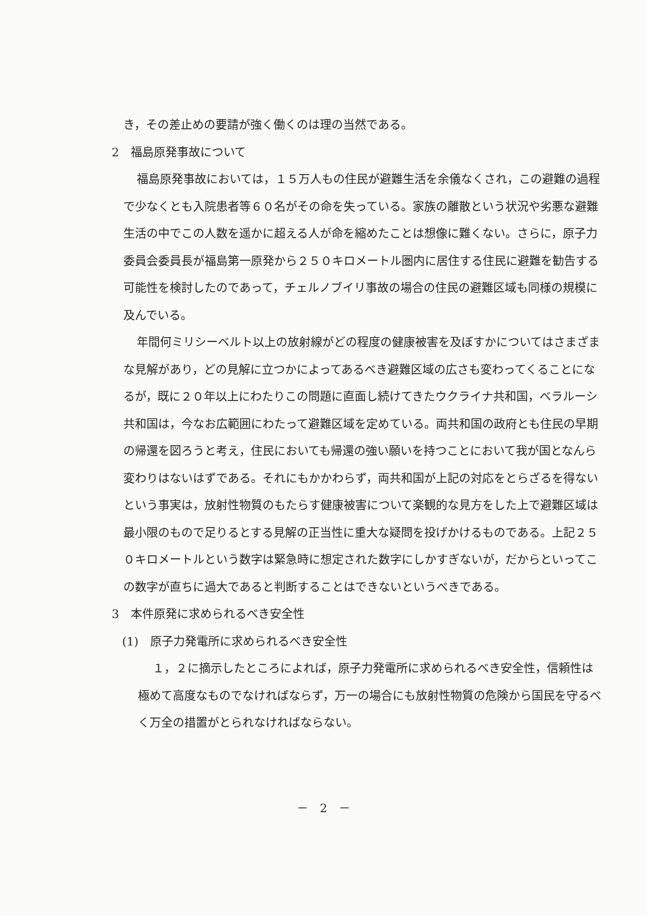き，その差止めの要請が強く働くのは理の当然である。
2　福島原発事故について
福島原発事故においては，１５万人もの住民が避難生活を余儀なくされ，この避難の過程で少なくとも入院患者等６０名がその命を失っている。家族の離散という状況や劣悪な避難生活の中でこの人数を遥かに超える人が命を縮めたことは想像に難くない。さらに，原子力委員会委員長が福島第一原発から２５０キロメートル圏内に居住する住民に避難を勧告する可能性を検討したのであって，チェルノブイリ事故の場合の住民の避難区域も同様の規模に及んでいる。
年間何ミリシーベルト以上の放射線がどの程度の健康被害を及ぼすかについてはさまざまな見解があり，どの見解に立つかによってあるべき避難区域の広さも変わってくることになるが，既に２０年以上にわたりこの問題に直面し続けてきたウクライナ共和国，ベラルーシ共和国は，今なお広範囲にわたって避難区域を定めている。両共和国の政府とも住民の早期の帰還を図ろうと考え，住民においても帰還の強い願いを持つことにおいて我が国となんら変わりはないはずである。それにもかかわらず，両共和国が上記の対応をとらざるを得ないという事実は，放射性物質のもたらす健康被害について楽観的な見方をした上で避難区域は最小限のもので足りるとする見解の正当性に重大な疑問を投げかけるものである。上記２５０キロメートルという数字は緊急時に想定された数字にしかすぎないが，だからといってこの数字が直ちに過大であると判断することはできないというべきである。
3　本件原発に求められるべき安全性
(1)　原子力発電所に求められるべき安全性
１，２に摘示したところによれば，原子力発電所に求められるべき安全性，信頼性は極めて高度なものでなければならず，万一の場合にも放射性物質の危険から国民を守るべく万全の措置がとられなければならない。
－　2　－